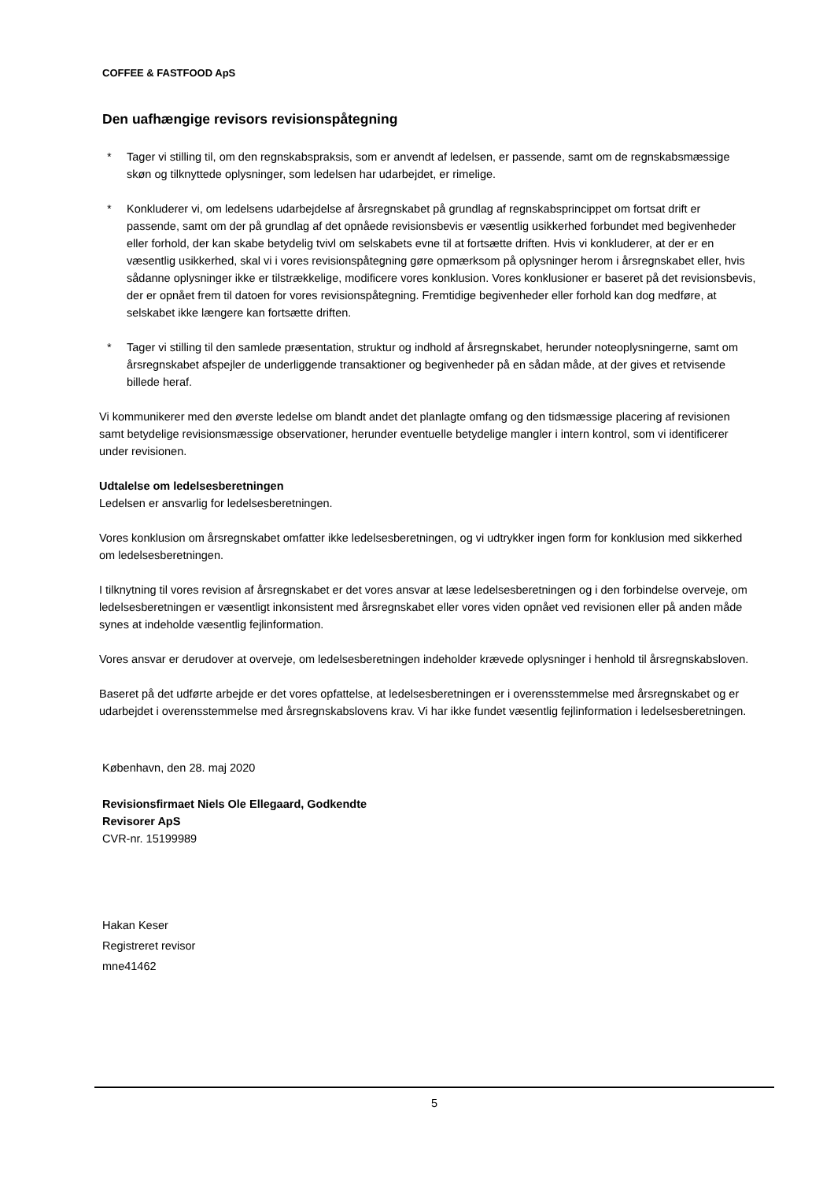COFFEE & FASTFOOD ApS
Den uafhængige revisors revisionspåtegning
* Tager vi stilling til, om den regnskabspraksis, som er anvendt af ledelsen, er passende, samt om de regnskabsmæssige skøn og tilknyttede oplysninger, som ledelsen har udarbejdet, er rimelige.
* Konkluderer vi, om ledelsens udarbejdelse af årsregnskabet på grundlag af regnskabsprincippet om fortsat drift er passende, samt om der på grundlag af det opnåede revisionsbevis er væsentlig usikkerhed forbundet med begivenheder eller forhold, der kan skabe betydelig tvivl om selskabets evne til at fortsætte driften. Hvis vi konkluderer, at der er en væsentlig usikkerhed, skal vi i vores revisionspåtegning gøre opmærksom på oplysninger herom i årsregnskabet eller, hvis sådanne oplysninger ikke er tilstrækkelige, modificere vores konklusion. Vores konklusioner er baseret på det revisionsbevis, der er opnået frem til datoen for vores revisionspåtegning. Fremtidige begivenheder eller forhold kan dog medføre, at selskabet ikke længere kan fortsætte driften.
* Tager vi stilling til den samlede præsentation, struktur og indhold af årsregnskabet, herunder noteoplysningerne, samt om årsregnskabet afspejler de underliggende transaktioner og begivenheder på en sådan måde, at der gives et retvisende billede heraf.
Vi kommunikerer med den øverste ledelse om blandt andet det planlagte omfang og den tidsmæssige placering af revisionen samt betydelige revisionsmæssige observationer, herunder eventuelle betydelige mangler i intern kontrol, som vi identificerer under revisionen.
Udtalelse om ledelsesberetningen
Ledelsen er ansvarlig for ledelsesberetningen.
Vores konklusion om årsregnskabet omfatter ikke ledelsesberetningen, og vi udtrykker ingen form for konklusion med sikkerhed om ledelsesberetningen.
I tilknytning til vores revision af årsregnskabet er det vores ansvar at læse ledelsesberetningen og i den forbindelse overveje, om ledelsesberetningen er væsentligt inkonsistent med årsregnskabet eller vores viden opnået ved revisionen eller på anden måde synes at indeholde væsentlig fejlinformation.
Vores ansvar er derudover at overveje, om ledelsesberetningen indeholder krævede oplysninger i henhold til årsregnskabsloven.
Baseret på det udførte arbejde er det vores opfattelse, at ledelsesberetningen er i overensstemmelse med årsregnskabet og er udarbejdet i overensstemmelse med årsregnskabslovens krav. Vi har ikke fundet væsentlig fejlinformation i ledelsesberetningen.
København, den 28. maj 2020
Revisionsfirmaet Niels Ole Ellegaard, Godkendte
Revisorer ApS
CVR-nr. 15199989
Hakan Keser
Registreret revisor
mne41462
5